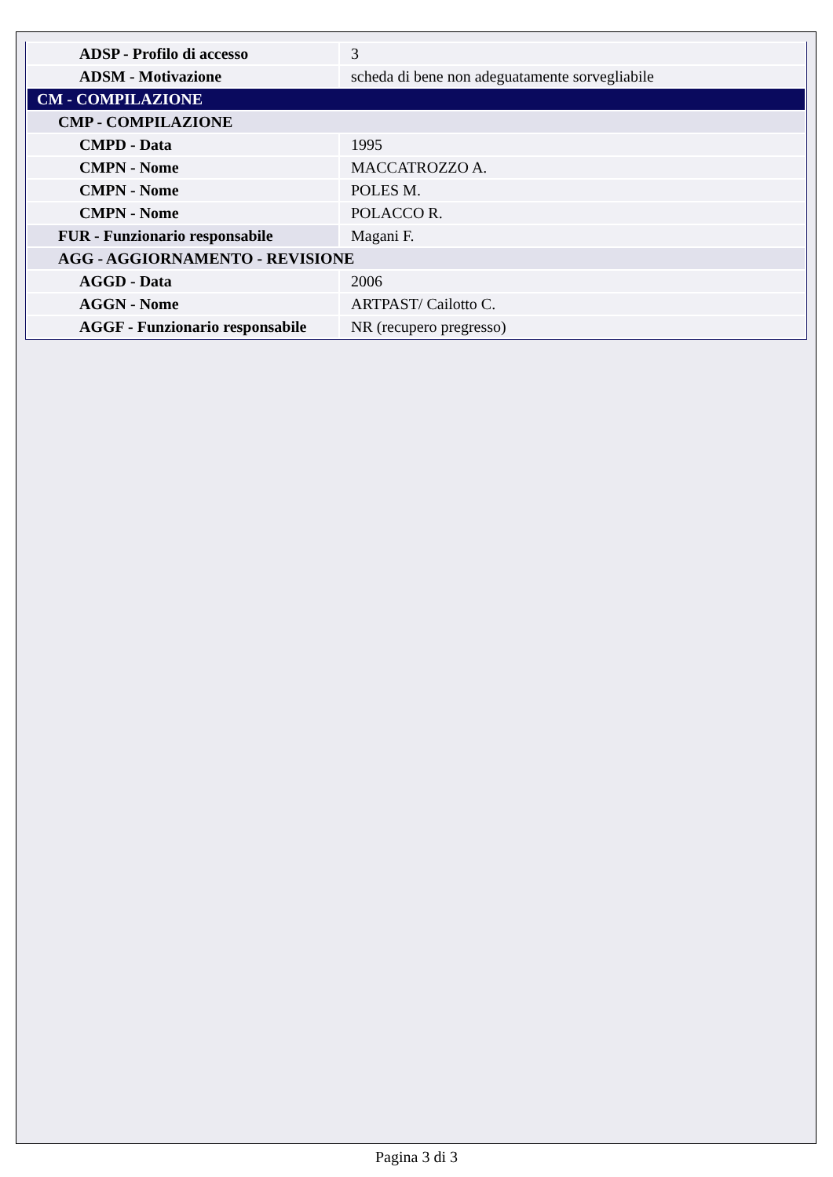| ADSP - Profilo di accesso | 3 |
| ADSM - Motivazione | scheda di bene non adeguatamente sorvegliabile |
| CM - COMPILAZIONE | |
| CMP - COMPILAZIONE | |
| CMPD - Data | 1995 |
| CMPN - Nome | MACCATROZZO A. |
| CMPN - Nome | POLES M. |
| CMPN - Nome | POLACCO R. |
| FUR - Funzionario responsabile | Magani F. |
| AGG - AGGIORNAMENTO - REVISIONE | |
| AGGD - Data | 2006 |
| AGGN - Nome | ARTPAST/ Cailotto C. |
| AGGF - Funzionario responsabile | NR (recupero pregresso) |
Pagina 3 di 3